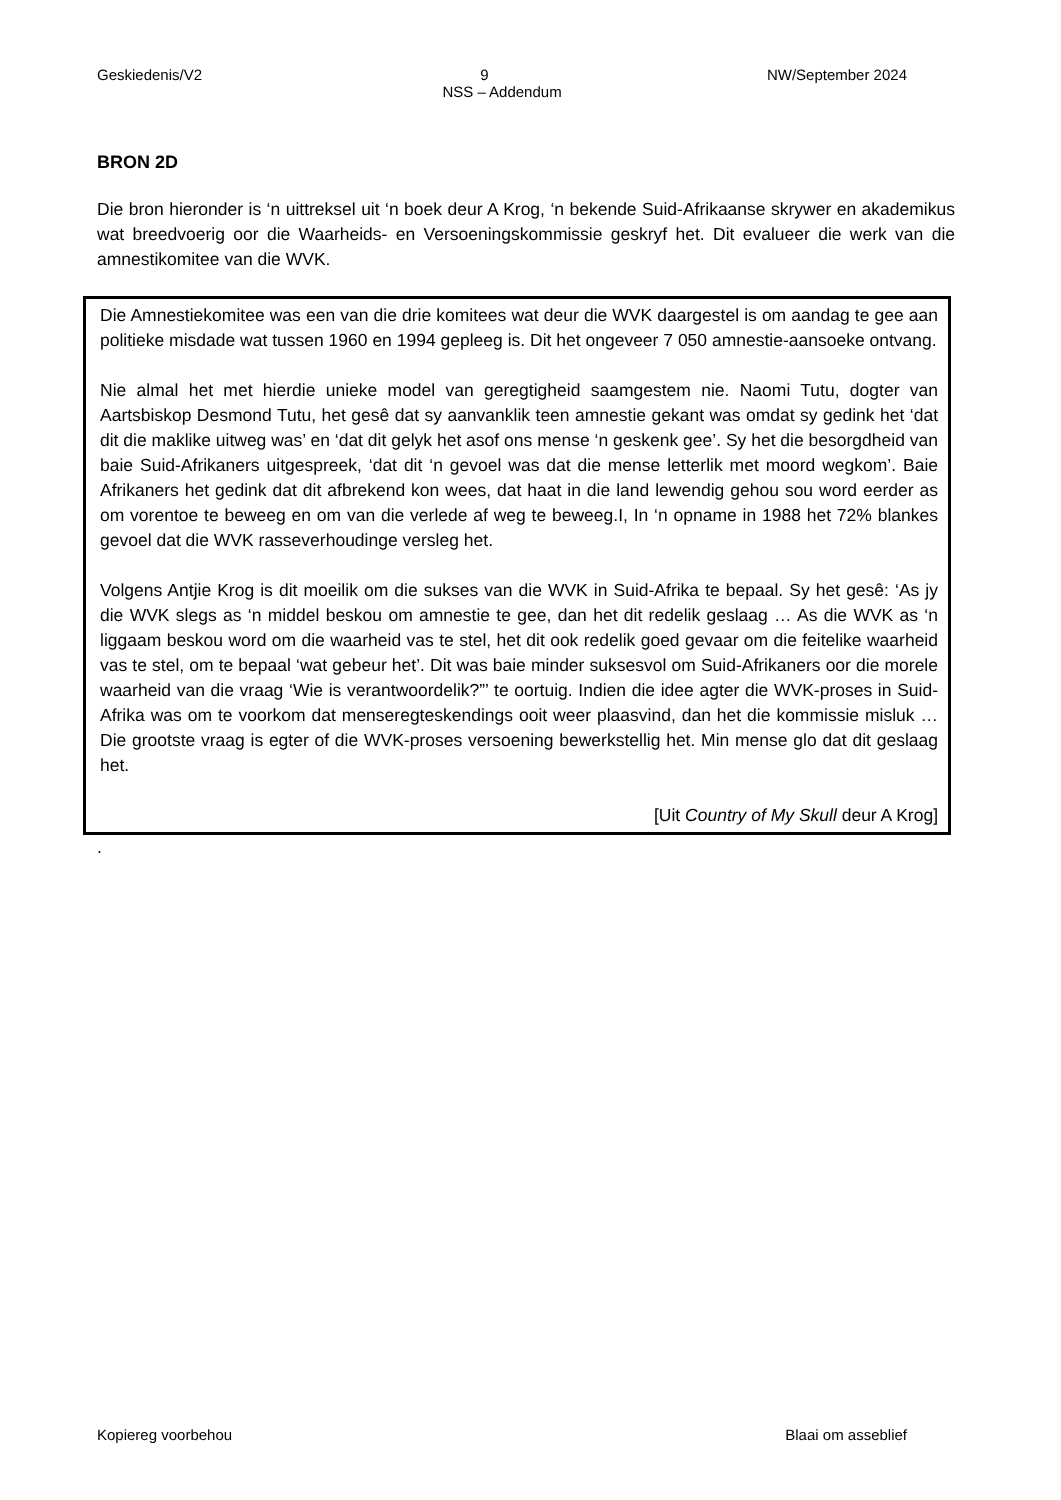Geskiedenis/V2 9 NW/September 2024
NSS – Addendum
BRON 2D
Die bron hieronder is ‘n uittreksel uit ‘n boek deur A Krog, ‘n bekende Suid-Afrikaanse skrywer en akademikus wat breedvoerig oor die Waarheids- en Versoeningskommissie geskryf het. Dit evalueer die werk van die amnestikomitee van die WVK.
Die Amnestiekomitee was een van die drie komitees wat deur die WVK daargestel is om aandag te gee aan politieke misdade wat tussen 1960 en 1994 gepleeg is. Dit het ongeveer 7 050 amnestie-aansoeke ontvang.
Nie almal het met hierdie unieke model van geregtigheid saamgestem nie. Naomi Tutu, dogter van Aartsbiskop Desmond Tutu, het gesê dat sy aanvanklik teen amnestie gekant was omdat sy gedink het ‘dat dit die maklike uitweg was’ en ‘dat dit gelyk het asof ons mense ‘n geskenk gee’. Sy het die besorgdheid van baie Suid-Afrikaners uitgespreek, ‘dat dit ‘n gevoel was dat die mense letterlik met moord wegkom’. Baie Afrikaners het gedink dat dit afbrekend kon wees, dat haat in die land lewendig gehou sou word eerder as om vorentoe te beweeg en om van die verlede af weg te beweeg.I, In ‘n opname in 1988 het 72% blankes gevoel dat die WVK rasseverhoudinge versleg het.
Volgens Antjie Krog is dit moeilik om die sukses van die WVK in Suid-Afrika te bepaal. Sy het gesê: ‘As jy die WVK slegs as ‘n middel beskou om amnestie te gee, dan het dit redelik geslaag … As die WVK as ‘n liggaam beskou word om die waarheid vas te stel, het dit ook redelik goed gevaar om die feitelike waarheid vas te stel, om te bepaal ‘wat gebeur het’. Dit was baie minder suksesvol om Suid-Afrikaners oor die morele waarheid van die vraag ‘Wie is verantwoordelik?”’ te oortuig. Indien die idee agter die WVK-proses in Suid-Afrika was om te voorkom dat menseregteskendings ooit weer plaasvind, dan het die kommissie misluk … Die grootste vraag is egter of die WVK-proses versoening bewerkstellig het. Min mense glo dat dit geslaag het.
[Uit Country of My Skull deur A Krog]
.
Kopiereg voorbehou Blaai om asseblief